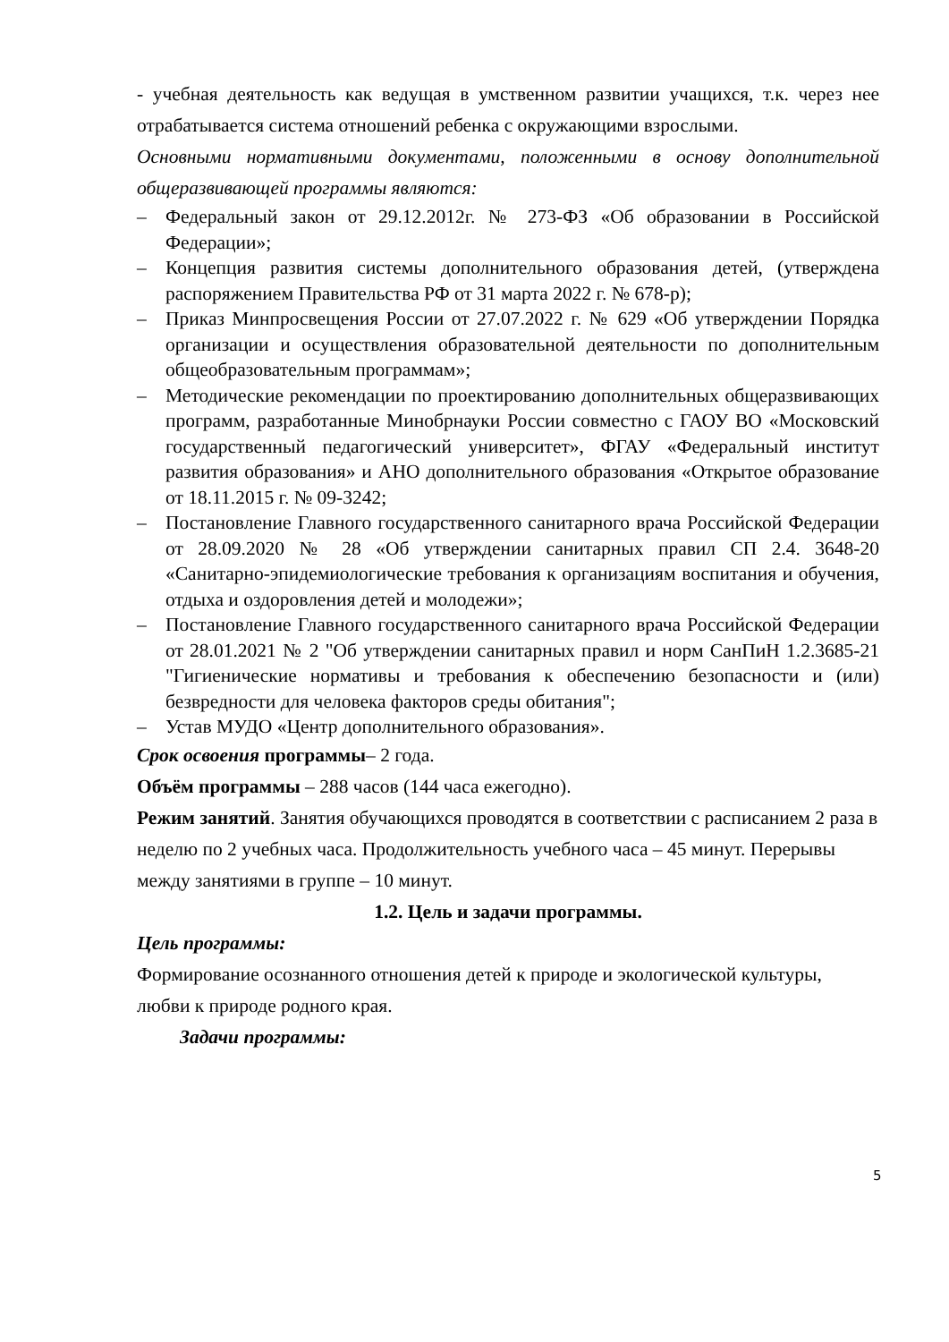- учебная деятельность как ведущая в умственном развитии учащихся, т.к. через нее отрабатывается система отношений ребенка с окружающими взрослыми.
Основными нормативными документами, положенными в основу дополнительной общеразвивающей программы являются:
– Федеральный закон от 29.12.2012г. № 273-ФЗ «Об образовании в Российской Федерации»;
– Концепция развития системы дополнительного образования детей, (утверждена распоряжением Правительства РФ от 31 марта 2022 г. № 678-р);
– Приказ Минпросвещения России от 27.07.2022 г. № 629 «Об утверждении Порядка организации и осуществления образовательной деятельности по дополнительным общеобразовательным программам»;
– Методические рекомендации по проектированию дополнительных общеразвивающих программ, разработанные Минобрнауки России совместно с ГАОУ ВО «Московский государственный педагогический университет», ФГАУ «Федеральный институт развития образования» и АНО дополнительного образования «Открытое образование от 18.11.2015 г. № 09-3242;
– Постановление Главного государственного санитарного врача Российской Федерации от 28.09.2020 № 28 «Об утверждении санитарных правил СП 2.4. 3648-20 «Санитарно-эпидемиологические требования к организациям воспитания и обучения, отдыха и оздоровления детей и молодежи»;
– Постановление Главного государственного санитарного врача Российской Федерации от 28.01.2021 № 2 "Об утверждении санитарных правил и норм СанПиН 1.2.3685-21 "Гигиенические нормативы и требования к обеспечению безопасности и (или) безвредности для человека факторов среды обитания";
– Устав МУДО «Центр дополнительного образования».
Срок освоения программы– 2 года.
Объём программы – 288 часов (144 часа ежегодно).
Режим занятий. Занятия обучающихся проводятся в соответствии с расписанием 2 раза в неделю по 2 учебных часа. Продолжительность учебного часа – 45 минут. Перерывы между занятиями в группе – 10 минут.
1.2. Цель и задачи программы.
Цель программы:
Формирование осознанного отношения детей к природе и экологической культуры, любви к природе родного края.
Задачи программы:
5